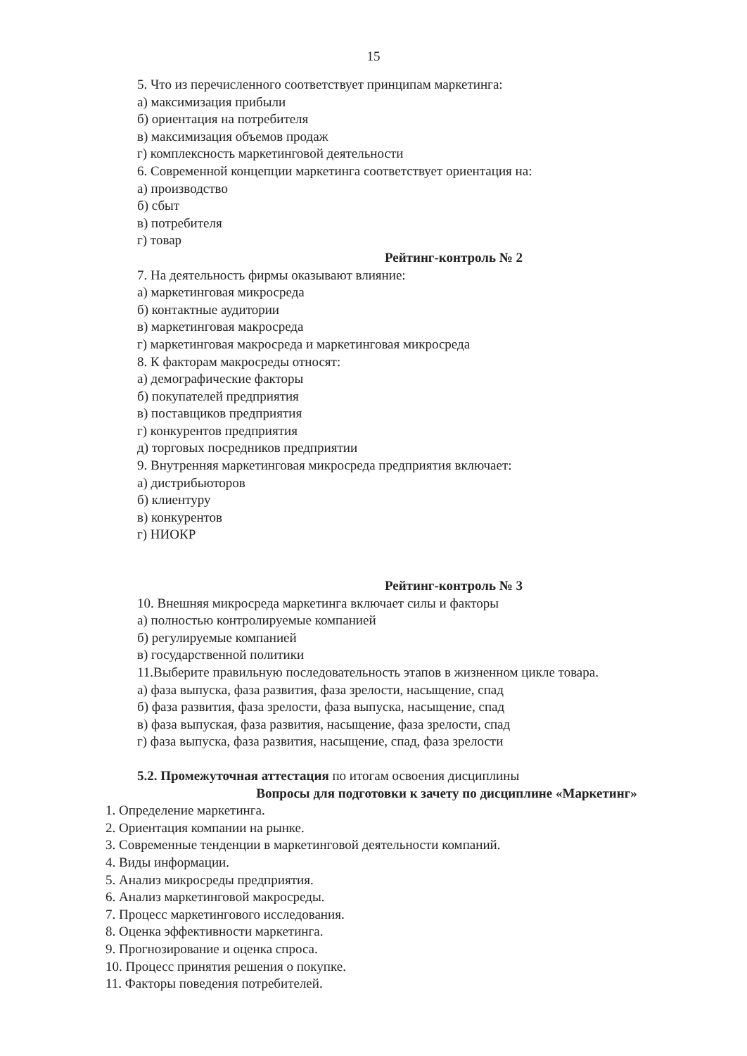15
5. Что из перечисленного соответствует принципам маркетинга:
а) максимизация прибыли
б) ориентация на потребителя
в) максимизация объемов продаж
г) комплексность маркетинговой деятельности
6. Современной концепции маркетинга соответствует ориентация на:
а) производство
б) сбыт
в) потребителя
г) товар
Рейтинг-контроль № 2
7. На деятельность фирмы оказывают влияние:
а) маркетинговая микросреда
б) контактные аудитории
в) маркетинговая макросреда
г) маркетинговая макросреда и маркетинговая микросреда
8. К факторам макросреды относят:
а) демографические факторы
б) покупателей предприятия
в) поставщиков предприятия
г) конкурентов предприятия
д) торговых посредников предприятии
9. Внутренняя маркетинговая микросреда предприятия включает:
а) дистрибьюторов
б) клиентуру
в) конкурентов
г) НИОКР
Рейтинг-контроль № 3
10. Внешняя микросреда маркетинга включает силы и факторы
а) полностью контролируемые компанией
б) регулируемые компанией
в) государственной политики
11.Выберите правильную последовательность этапов в жизненном цикле товара.
а) фаза выпуска, фаза развития, фаза зрелости, насыщение, спад
б) фаза развития, фаза зрелости, фаза выпуска, насыщение, спад
в) фаза выпуская, фаза развития, насыщение, фаза зрелости, спад
г) фаза выпуска, фаза развития, насыщение, спад, фаза зрелости
5.2. Промежуточная аттестация по итогам освоения дисциплины
Вопросы для подготовки к зачету по дисциплине «Маркетинг»
1. Определение маркетинга.
2. Ориентация компании на рынке.
3. Современные тенденции в маркетинговой деятельности компаний.
4. Виды информации.
5. Анализ микросреды предприятия.
6. Анализ маркетинговой макросреды.
7. Процесс маркетингового исследования.
8. Оценка эффективности маркетинга.
9. Прогнозирование и оценка спроса.
10. Процесс принятия решения о покупке.
11. Факторы поведения потребителей.